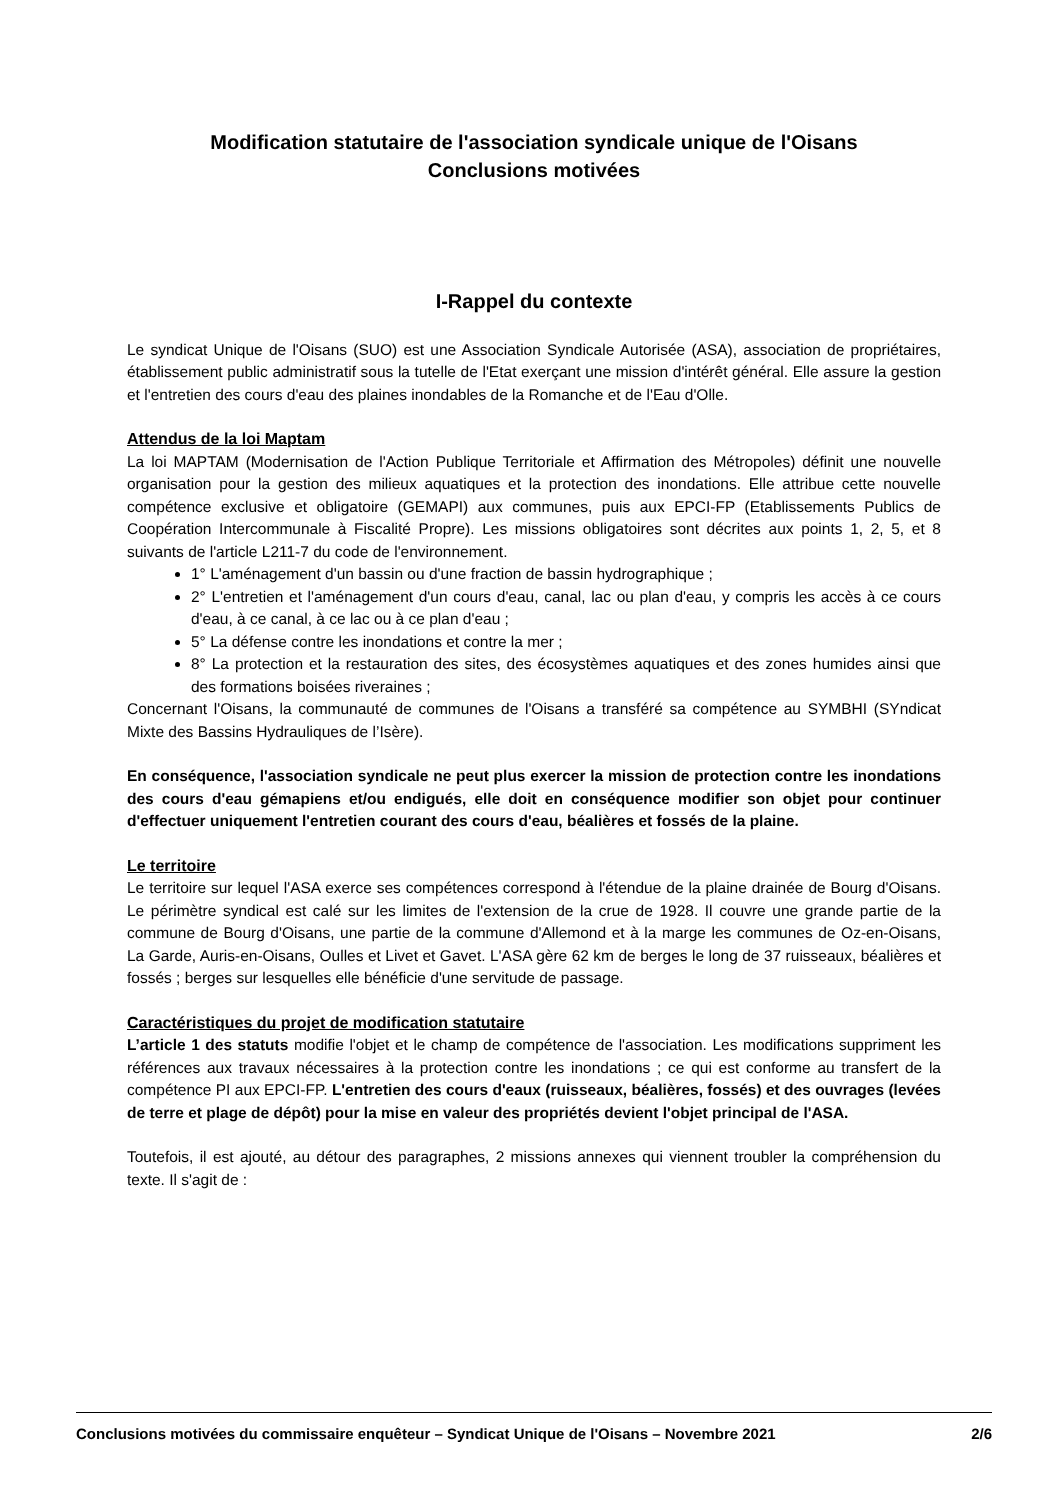Modification statutaire de l'association syndicale unique de l'Oisans
Conclusions motivées
I-Rappel du contexte
Le syndicat Unique de l'Oisans (SUO) est une Association Syndicale Autorisée (ASA), association de propriétaires, établissement public administratif sous la tutelle de l'Etat exerçant une mission d'intérêt général. Elle assure la gestion et l'entretien des cours d'eau des plaines inondables de la Romanche et de l'Eau d'Olle.
Attendus de la loi Maptam
La loi MAPTAM (Modernisation de l'Action Publique Territoriale et Affirmation des Métropoles) définit une nouvelle organisation pour la gestion des milieux aquatiques et la protection des inondations. Elle attribue cette nouvelle compétence exclusive et obligatoire (GEMAPI) aux communes, puis aux EPCI-FP (Etablissements Publics de Coopération Intercommunale à Fiscalité Propre). Les missions obligatoires sont décrites aux points 1, 2, 5, et 8 suivants de l'article L211-7 du code de l'environnement.
1° L'aménagement d'un bassin ou d'une fraction de bassin hydrographique ;
2° L'entretien et l'aménagement d'un cours d'eau, canal, lac ou plan d'eau, y compris les accès à ce cours d'eau, à ce canal, à ce lac ou à ce plan d'eau ;
5° La défense contre les inondations et contre la mer ;
8° La protection et la restauration des sites, des écosystèmes aquatiques et des zones humides ainsi que des formations boisées riveraines ;
Concernant l'Oisans, la communauté de communes de l'Oisans a transféré sa compétence au SYMBHI (SYndicat Mixte des Bassins Hydrauliques de l’Isère).
En conséquence, l'association syndicale ne peut plus exercer la mission de protection contre les inondations des cours d'eau gémapiens et/ou endigués, elle doit en conséquence modifier son objet pour continuer d'effectuer uniquement l'entretien courant des cours d'eau, béalières et fossés de la plaine.
Le territoire
Le territoire sur lequel l'ASA exerce ses compétences correspond à l'étendue de la plaine drainée de Bourg d'Oisans. Le périmètre syndical est calé sur les limites de l'extension de la crue de 1928. Il couvre une grande partie de la commune de Bourg d'Oisans, une partie de la commune d'Allemond et à la marge les communes de Oz-en-Oisans, La Garde, Auris-en-Oisans, Oulles et Livet et Gavet. L'ASA gère 62 km de berges le long de 37 ruisseaux, béalières et fossés ; berges sur lesquelles elle bénéficie d'une servitude de passage.
Caractéristiques du projet de modification statutaire
L’article 1 des statuts modifie l'objet et le champ de compétence de l'association. Les modifications suppriment les références aux travaux nécessaires à la protection contre les inondations ; ce qui est conforme au transfert de la compétence PI aux EPCI-FP. L'entretien des cours d'eaux (ruisseaux, béalières, fossés) et des ouvrages (levées de terre et plage de dépôt) pour la mise en valeur des propriétés devient l'objet principal de l'ASA.
Toutefois, il est ajouté, au détour des paragraphes, 2 missions annexes qui viennent troubler la compréhension du texte. Il s'agit de :
Conclusions motivées du commissaire enquêteur – Syndicat Unique de l'Oisans – Novembre 2021 2/6